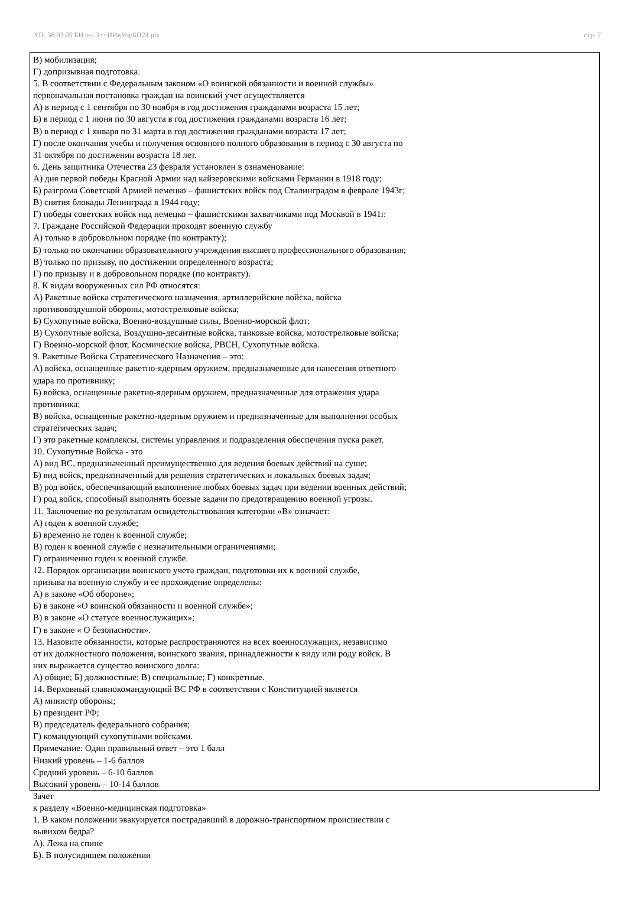УП: 38.03.05 БИ о-з 3++ИИвУпрБП24.plx стр. 7
В) мобилизация;
Г) допризывная подготовка.
5. В соответствии с Федеральным законом «О воинской обязанности и военной службы»
первоначальная постановка граждан на воинский учет осуществляется
А) в период с 1 сентября по 30 ноября в год достижения гражданами возраста 15 лет;
Б) в период с 1 июня по 30 августа в год достижения гражданами возраста 16 лет;
В) в период с 1 января по 31 марта в год достижения гражданами возраста 17 лет;
Г) после окончания учебы и получения основного полного образования в период с 30 августа по
31 октября по достижении возраста 18 лет.
6. День защитника Отечества 23 февраля установлен в ознаменование:
А) дня первой победы Красной Армии над кайзеровскими войсками Германии в 1918 году;
Б) разгрома Советской Армией немецко – фашистских войск под Сталинградом в феврале 1943г;
В) снятия блокады Ленинграда в 1944 году;
Г) победы советских войск над немецко – фашистскими захватчиками под Москвой в 1941г.
7. Граждане Российской Федерации проходят военную службу
А) только в добровольном порядке (по контракту);
Б) только по окончании образовательного учреждения высшего профессионального образования;
В) только по призыву, по достижении определенного возраста;
Г) по призыву и в добровольном порядке (по контракту).
8. К видам вооруженных сил РФ относятся:
А) Ракетные войска стратегического назначения, артиллерийские войска, войска
противовоздушной обороны, мотострелковые войска;
Б) Сухопутные войска, Военно-воздушные силы, Военно-морской флот;
В) Сухопутные войска, Воздушно-десантные войска, танковые войска, мотострелковые войска;
Г) Военно-морской флот, Космические войска, РВСН, Сухопутные войска.
9. Ракетные Войска Стратегического Назначения – это:
А) войска, оснащенные ракетно-ядерным оружием, предназначенные для нанесения ответного
удара по противнику;
Б) войска, оснащенные ракетно-ядерным оружием, предназначенные для отражения удара
противника;
В) войска, оснащенные ракетно-ядерным оружием и предназначенные для выполнения особых
стратегических задач;
Г) это ракетные комплексы, системы управления и подразделения обеспечения пуска ракет.
10. Сухопутные Войска - это
А) вид ВС, предназначенный преимущественно для ведения боевых действий на суше;
Б) вид войск, предназначенный для решения стратегических и локальных боевых задач;
В) род войск, обеспечивающий выполнение любых боевых задач при ведении военных действий;
Г) род войск, способный выполнять боевые задачи по предотвращению военной угрозы.
11. Заключение по результатам освидетельствования категории «В» означает:
А) годен к военной службе;
Б) временно не годен к военной службе;
В) годен к военной службе с незначительными ограничениями;
Г) ограниченно годен к военной службе.
12. Порядок организации воинского учета граждан, подготовки их к военной службе,
призыва на военную службу и ее прохождение определены:
А) в законе «Об обороне»;
Б) в законе «О воинской обязанности и военной службе»;
В) в законе «О статусе военнослужащих»;
Г) в законе « О безопасности».
13. Назовите обязанности, которые распространяются на всех военнослужащих, независимо
от их должностного положения, воинского звания, принадлежности к виду или роду войск. В
них выражается существо воинского долга:
А) общие; Б) должностные; В) специальные; Г) конкретные.
14. Верховный главнокомандующий ВС РФ в соответствии с Конституцией является
А) министр обороны;
Б) президент РФ;
В) председатель федерального собрания;
Г) командующий сухопутными войсками.
Примечание: Один правильный ответ – это 1 балл
Низкий уровень – 1-6 баллов
Средний уровень – 6-10 баллов
Высокий уровень – 10-14 баллов
Зачет
к разделу «Военно-медицинская подготовка»
1. В каком положении эвакуируется пострадавший в дорожно-транспортном происшествии с
вывихом бедра?
А). Лежа на спине
Б). В полусидящем положении